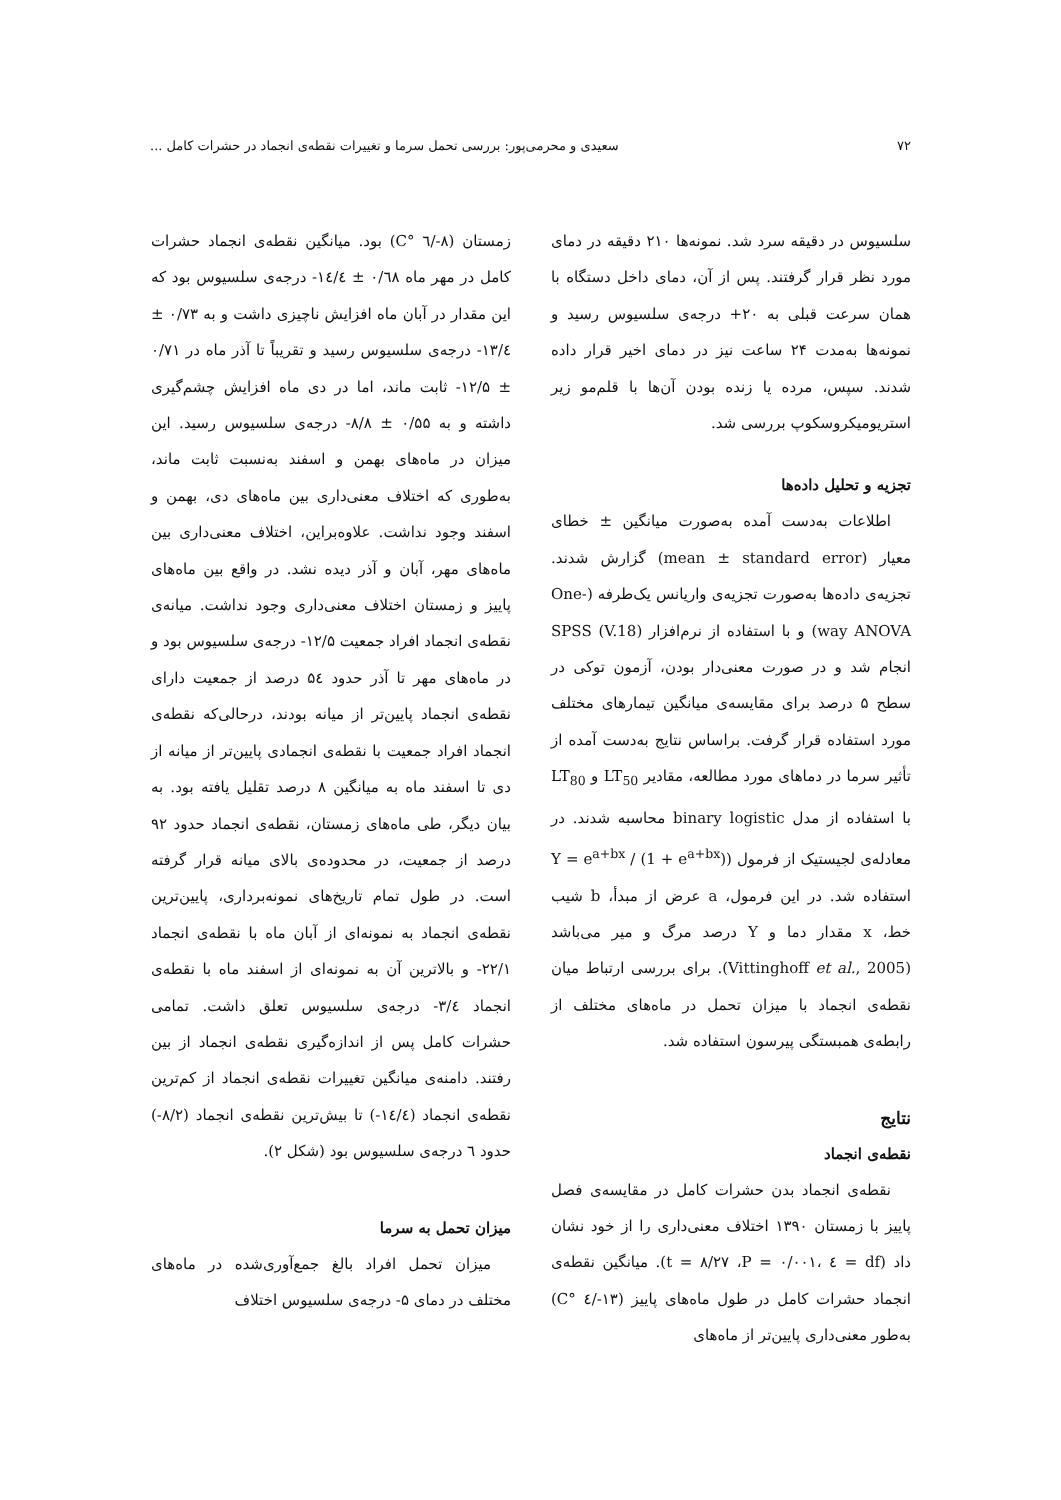۷۲ سعیدی و محرمی‌پور: بررسی تحمل سرما و تغییرات نقطه‌ی انجماد در حشرات کامل ...
سلسیوس در دقیقه سرد شد. نمونه‌ها ۲۱۰ دقیقه در دمای مورد نظر قرار گرفتند. پس از آن، دمای داخل دستگاه با همان سرعت قبلی به ۲۰+ درجه‌ی سلسیوس رسید و نمونه‌ها به‌مدت ۲۴ ساعت نیز در دمای اخیر قرار داده شدند. سپس، مرده یا زنده بودن آن‌ها با قلم‌مو زیر استریومیکروسکوپ بررسی شد.
تجزیه و تحلیل داده‌ها
اطلاعات به‌دست آمده به‌صورت میانگین ± خطای معیار (mean ± standard error) گزارش شدند. تجزیه‌ی داده‌ها به‌صورت تجزیه‌ی واریانس یک‌طرفه (One-way ANOVA) و با استفاده از نرم‌افزار SPSS (V.18) انجام شد و در صورت معنی‌دار بودن، آزمون توکی در سطح ۵ درصد برای مقایسه‌ی میانگین تیمارهای مختلف مورد استفاده قرار گرفت. براساس نتایج به‌دست آمده از تأثیر سرما در دماهای مورد مطالعه، مقادیر LT<sub>50</sub> و LT<sub>80</sub> با استفاده از مدل binary logistic محاسبه شدند. در معادله‌ی لجیستیک از فرمول (Y = e<sup>a+bx</sup> / (1 + e<sup>a+bx</sup>) استفاده شد. در این فرمول، a عرض از مبدأ، b شیب خط، x مقدار دما و Y درصد مرگ و میر می‌باشد (Vittinghoff et al., 2005). برای بررسی ارتباط میان نقطه‌ی انجماد با میزان تحمل در ماه‌های مختلف از رابطه‌ی همبستگی پیرسون استفاده شد.
نتایج
نقطه‌ی انجماد
نقطه‌ی انجماد بدن حشرات کامل در مقایسه‌ی فصل پاییز با زمستان ۱۳۹۰ اختلاف معنی‌داری را از خود نشان داد (df = ٤ ،t = ۸/۲۷ ،P = ۰/۰۰۱). میانگین نقطه‌ی انجماد حشرات کامل در طول ماه‌های پاییز (‎-۱۳/٤ °C) به‌طور معنی‌داری پایین‌تر از ماه‌های
زمستان (‎-۸/٦ °C) بود. میانگین نقطه‌ی انجماد حشرات کامل در مهر ماه ۰/٦۸ ± ۱٤/٤- درجه‌ی سلسیوس بود که این مقدار در آبان ماه افزایش ناچیزی داشت و به ۰/۷۳ ± ۱۳/٤- درجه‌ی سلسیوس رسید و تقریباً تا آذر ماه در ۰/۷۱ ± ۱۲/۵- ثابت ماند، اما در دی ماه افزایش چشم‌گیری داشته و به ۰/۵۵ ± ۸/۸- درجه‌ی سلسیوس رسید. این میزان در ماه‌های بهمن و اسفند به‌نسبت ثابت ماند، به‌طوری که اختلاف معنی‌داری بین ماه‌های دی، بهمن و اسفند وجود نداشت. علاوه‌براین، اختلاف معنی‌داری بین ماه‌های مهر، آبان و آذر دیده نشد. در واقع بین ماه‌های پاییز و زمستان اختلاف معنی‌داری وجود نداشت. میانه‌ی نقطه‌ی انجماد افراد جمعیت ۱۲/۵- درجه‌ی سلسیوس بود و در ماه‌های مهر تا آذر حدود ۵٤ درصد از جمعیت دارای نقطه‌ی انجماد پایین‌تر از میانه بودند، درحالی‌که نقطه‌ی انجماد افراد جمعیت با نقطه‌ی انجمادی پایین‌تر از میانه از دی تا اسفند ماه به میانگین ۸ درصد تقلیل یافته بود. به بیان دیگر، طی ماه‌های زمستان، نقطه‌ی انجماد حدود ۹۲ درصد از جمعیت، در محدوده‌ی بالای میانه قرار گرفته است. در طول تمام تاریخ‌های نمونه‌برداری، پایین‌ترین نقطه‌ی انجماد به نمونه‌ای از آبان ماه با نقطه‌ی انجماد ۲۲/۱- و بالاترین آن به نمونه‌ای از اسفند ماه با نقطه‌ی انجماد ۳/٤- درجه‌ی سلسیوس تعلق داشت. تمامی حشرات کامل پس از اندازه‌گیری نقطه‌ی انجماد از بین رفتند. دامنه‌ی میانگین تغییرات نقطه‌ی انجماد از کم‌ترین نقطه‌ی انجماد (۱٤/٤-) تا بیش‌ترین نقطه‌ی انجماد (۸/۲-) حدود ٦ درجه‌ی سلسیوس بود (شکل ۲).
میزان تحمل به سرما
میزان تحمل افراد بالغ جمع‌آوری‌شده در ماه‌های مختلف در دمای ۵- درجه‌ی سلسیوس اختلاف